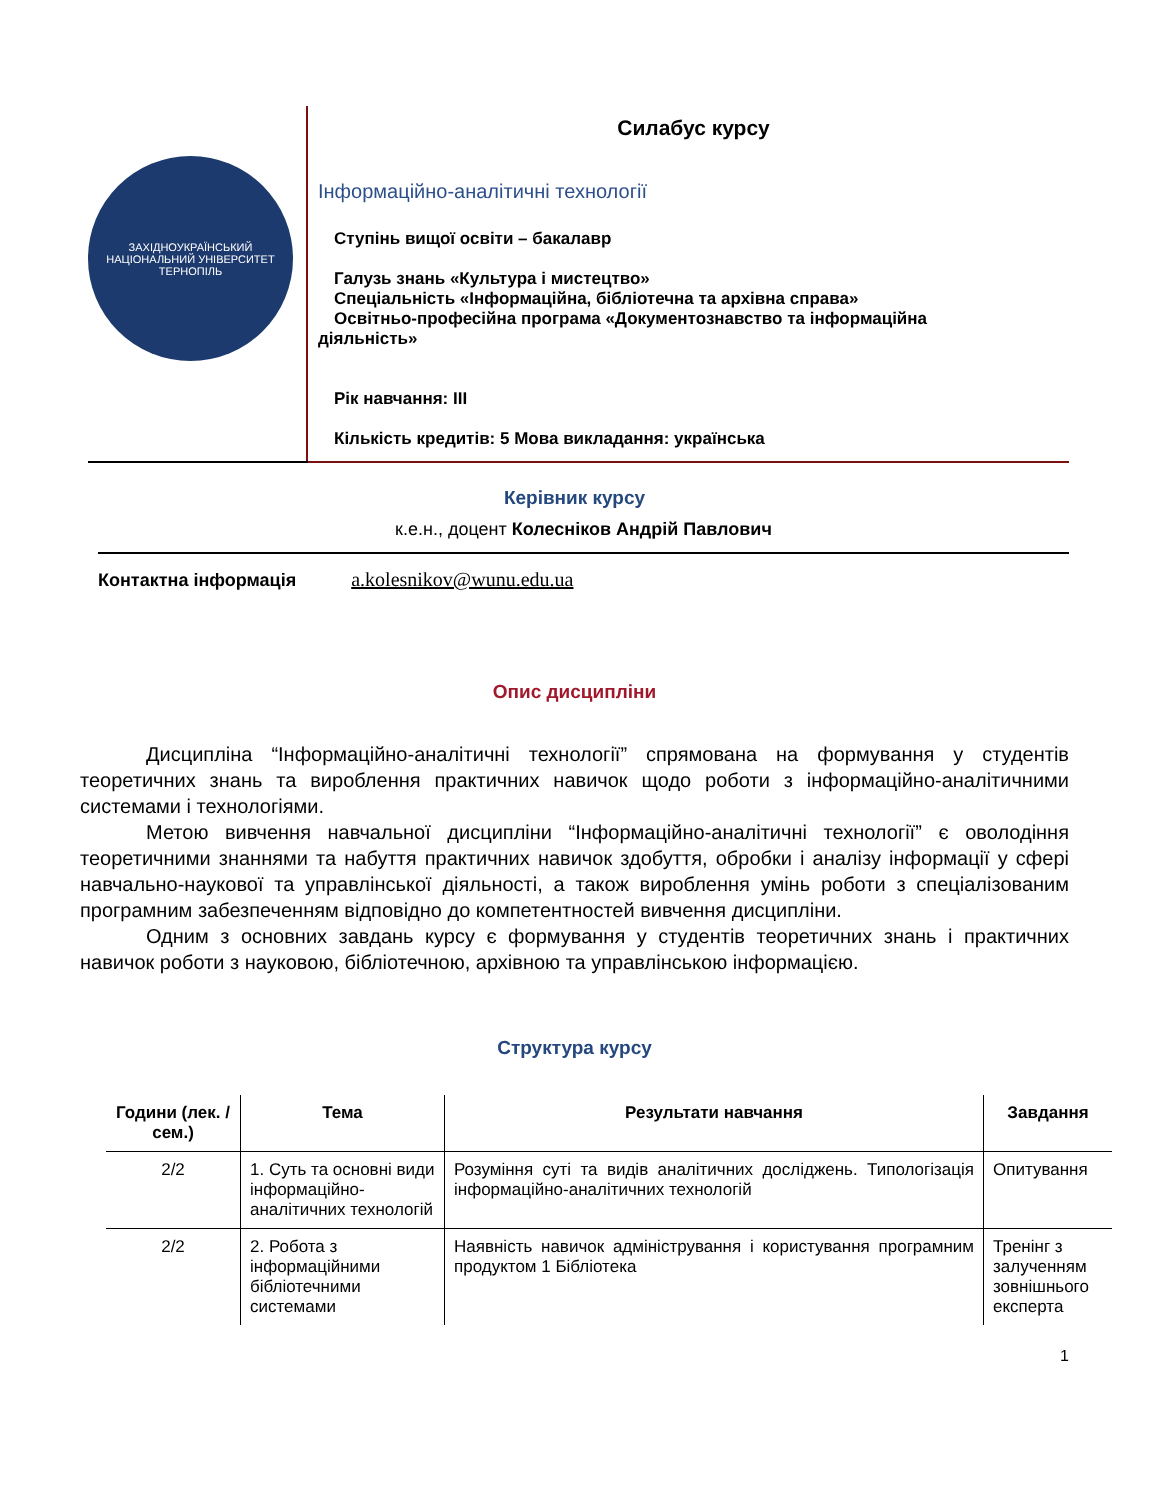ЗАХІДНОУКРАЇНСЬКИЙ НАЦІОНАЛЬНИЙ УНІВЕРСИТЕТ
ТЕРНОПІЛЬ
Силабус курсу
Інформаційно-аналітичні технології
Ступінь вищої освіти – бакалавр
Галузь знань «Культура і мистецтво»
Спеціальність «Інформаційна, бібліотечна та архівна справа»
Освітньо-професійна програма «Документознавство та інформаційна
діяльність»
Рік навчання: ІІІ
Кількість кредитів: 5 Мова викладання: українська
Керівник курсу
к.е.н., доцент Колесніков Андрій Павлович
Контактна інформація a.kolesnikov@wunu.edu.ua
Опис дисципліни
Дисципліна “Інформаційно-аналітичні технології” спрямована на формування у студентів теоретичних знань та вироблення практичних навичок щодо роботи з інформаційно-аналітичними системами і технологіями.
Метою вивчення навчальної дисципліни “Інформаційно-аналітичні технології” є оволодіння теоретичними знаннями та набуття практичних навичок здобуття, обробки і аналізу інформації у сфері навчально-наукової та управлінської діяльності, а також вироблення умінь роботи з спеціалізованим програмним забезпеченням відповідно до компетентностей вивчення дисципліни.
Одним з основних завдань курсу є формування у студентів теоретичних знань і практичних навичок роботи з науковою, бібліотечною, архівною та управлінською інформацією.
Структура курсу
| Години (лек. / сем.) | Тема | Результати навчання | Завдання |
| --- | --- | --- | --- |
| 2/2 | 1. Суть та основні види інформаційно-аналітичних технологій | Розуміння суті та видів аналітичних досліджень. Типологізація інформаційно-аналітичних технологій | Опитування |
| 2/2 | 2. Робота з інформаційними бібліотечними системами | Наявність навичок адміністрування і користування програмним продуктом 1 Бібліотека | Тренінг з залученням зовнішнього експерта |
1